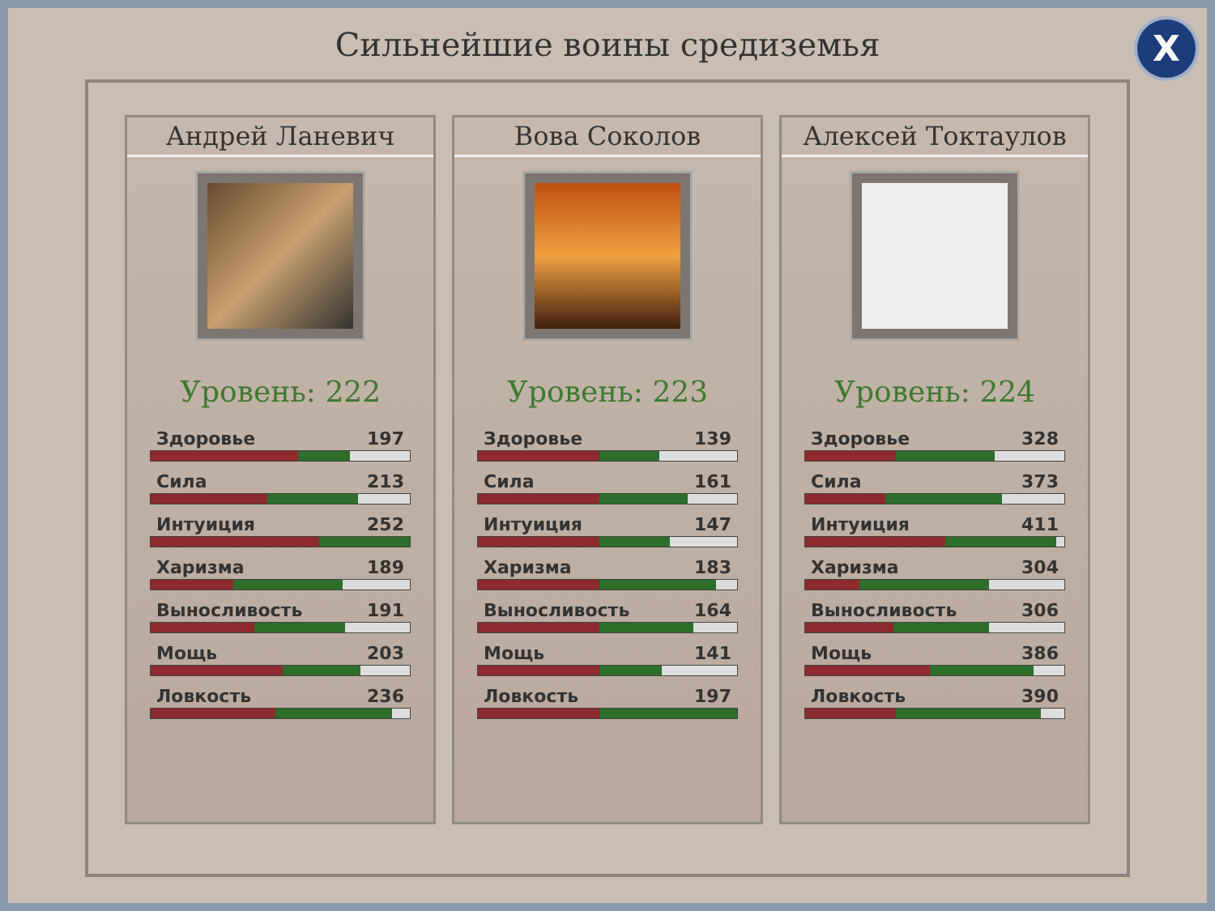Сильнейшие воины средиземья
X
Андрей Ланевич
Уровень: 222
Здоровье 197
Сила 213
Интуиция 252
Харизма 189
Выносливость 191
Мощь 203
Ловкость 236
Вова Соколов
Уровень: 223
Здоровье 139
Сила 161
Интуиция 147
Харизма 183
Выносливость 164
Мощь 141
Ловкость 197
Алексей Токтаулов
Уровень: 224
Здоровье 328
Сила 373
Интуиция 411
Харизма 304
Выносливость 306
Мощь 386
Ловкость 390